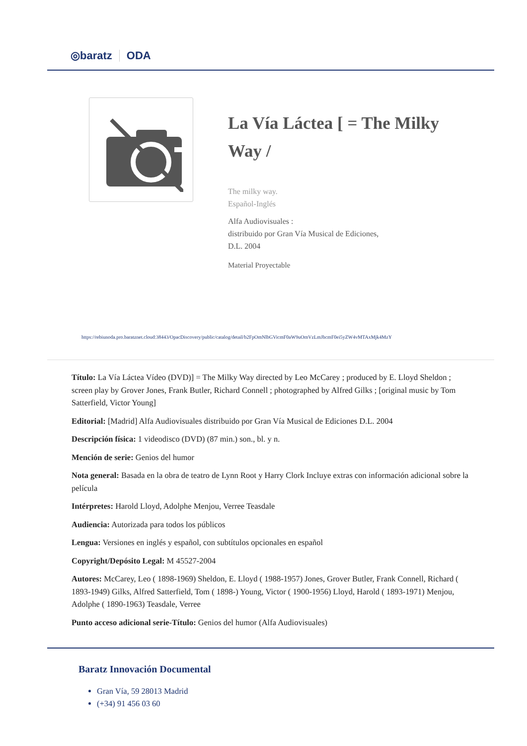◎baratz ODA
La Vía Láctea [ = The Milky Way /
The milky way.
Español-Inglés
Alfa Audiovisuales :
distribuido por Gran Vía Musical de Ediciones,
D.L. 2004
Material Proyectable
https://rebiunoda.pro.baratznet.cloud:38443/OpacDiscovery/public/catalog/detail/b2FpOmNlbGVicmF0aW9uOmVzLmJhcmF0ei5yZW4vMTAxMjk4MzY
Título: La Vía Láctea Vídeo (DVD)] = The Milky Way directed by Leo McCarey ; produced by E. Lloyd Sheldon ; screen play by Grover Jones, Frank Butler, Richard Connell ; photographed by Alfred Gilks ; [original music by Tom Satterfield, Victor Young]
Editorial: [Madrid] Alfa Audiovisuales distribuido por Gran Vía Musical de Ediciones D.L. 2004
Descripción física: 1 videodisco (DVD) (87 min.) son., bl. y n.
Mención de serie: Genios del humor
Nota general: Basada en la obra de teatro de Lynn Root y Harry Clork Incluye extras con información adicional sobre la película
Intérpretes: Harold Lloyd, Adolphe Menjou, Verree Teasdale
Audiencia: Autorizada para todos los públicos
Lengua: Versiones en inglés y español, con subtítulos opcionales en español
Copyright/Depósito Legal: M 45527-2004
Autores: McCarey, Leo ( 1898-1969) Sheldon, E. Lloyd ( 1988-1957) Jones, Grover Butler, Frank Connell, Richard ( 1893-1949) Gilks, Alfred Satterfield, Tom ( 1898-) Young, Victor ( 1900-1956) Lloyd, Harold ( 1893-1971) Menjou, Adolphe ( 1890-1963) Teasdale, Verree
Punto acceso adicional serie-Título: Genios del humor (Alfa Audiovisuales)
Baratz Innovación Documental
Gran Vía, 59 28013 Madrid
(+34) 91 456 03 60